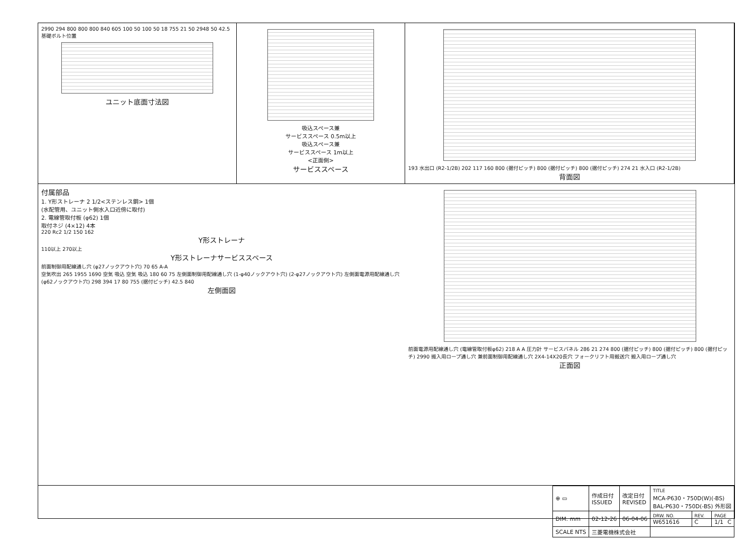2990 294 800 800 800 840 605 100 50 100 50 18 755 21 50 2948 50 42.5 基礎ボルト位置
ユニット底面寸法図
吸込スペース兼
サービススペース 0.5m以上
吸込スペース兼
サービススペース 1m以上
<正面側>
サービススペース
193 水出口 (R2-1/2B) 202 117 160 800 (据付ピッチ) 800 (据付ピッチ) 800 (据付ピッチ) 274 21 水入口 (R2-1/2B)
背面図
付属部品
1. Y形ストレーナ 2 1/2<ステンレス鋼> 1個
(水配管用、ユニット側水入口近傍に取付)
2. 電線管取付板 (φ62) 1個
取付ネジ (4×12) 4本
220 Rc2 1/2 150 162
Y形ストレーナ
110以上 270以上
Y形ストレーナサービススペース
前面制御用配線通し穴 (φ27ノックアウト穴) 70 65 A-A
空気吹出 265 1955 1690 空気 吸込 空気 吸込 180 60 75 左側面制御用配線通し穴 (1-φ40ノックアウト穴) (2-φ27ノックアウト穴) 左側面電源用配線通し穴 (φ62ノックアウト穴) 298 394 17 80 755 (据付ピッチ) 42.5 840
左側面図
前面電源用配線通し穴 (電線管取付板φ62) 218 A A 圧力計 サービスパネル 286 21 274 800 (据付ピッチ) 800 (据付ピッチ) 800 (据付ピッチ) 2990 搬入用ロープ通し穴 兼前面制御用配線通し穴 2X4-14X20長穴 フォークリフト用搬送穴 搬入用ロープ通し穴
正面図
| ⊕ ▭ | 作成日付 ISSUED | 改定日付 REVISED | TITLE MCA-P630・750D(W)(-BS) BAL-P630・750D(-BS) 外形図 | | |
| DIM. mm | 02-12-26 | 06-04-06 | DRW. NO. W651616 | REV. C | PAGE 1/1 |
| SCALE NTS | 三菱電機株式会社 | | | | |
C